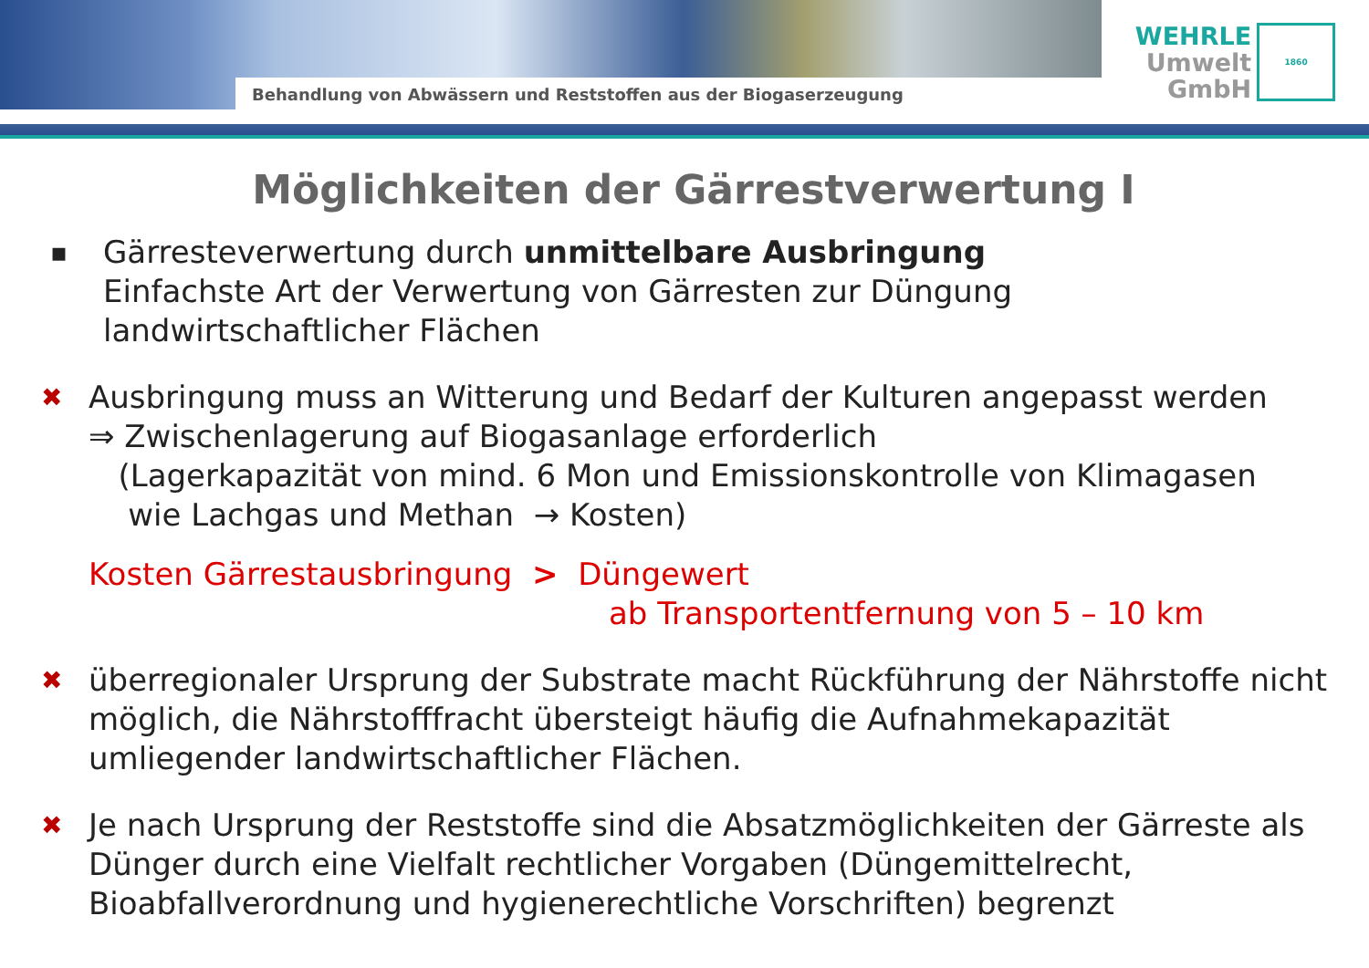Behandlung von Abwässern und Reststoffen aus der Biogaserzeugung
WEHRLE
Umwelt
GmbH
1860
Möglichkeiten der Gärrestverwertung I
▪
Gärresteverwertung durch unmittelbare Ausbringung
Einfachste Art der Verwertung von Gärresten zur Düngung
landwirtschaftlicher Flächen
✖
Ausbringung muss an Witterung und Bedarf der Kulturen angepasst werden
⇒ Zwischenlagerung auf Biogasanlage erforderlich
(Lagerkapazität von mind. 6 Mon und Emissionskontrolle von Klimagasen
wie Lachgas und Methan → Kosten)
Kosten Gärrestausbringung > Düngewert
ab Transportentfernung von 5 – 10 km
✖
überregionaler Ursprung der Substrate macht Rückführung der Nährstoffe nicht möglich, die Nährstofffracht übersteigt häufig die Aufnahmekapazität umliegender landwirtschaftlicher Flächen.
✖
Je nach Ursprung der Reststoffe sind die Absatzmöglichkeiten der Gärreste als Dünger durch eine Vielfalt rechtlicher Vorgaben (Düngemittelrecht, Bioabfallverordnung und hygienerechtliche Vorschriften) begrenzt